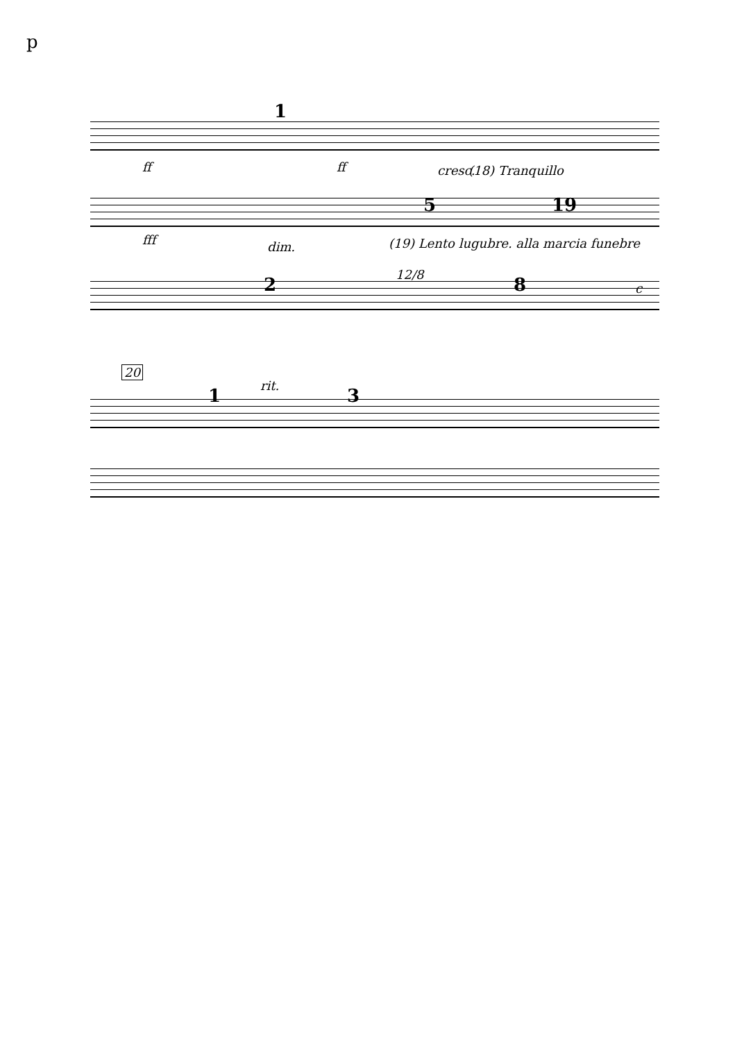p
1
ff ff cresc. (18) Tranquillo
5 19
fff dim. (19) Lento lugubre. alla marcia funebre
2 12/8 8 c
20
1 rit. 3